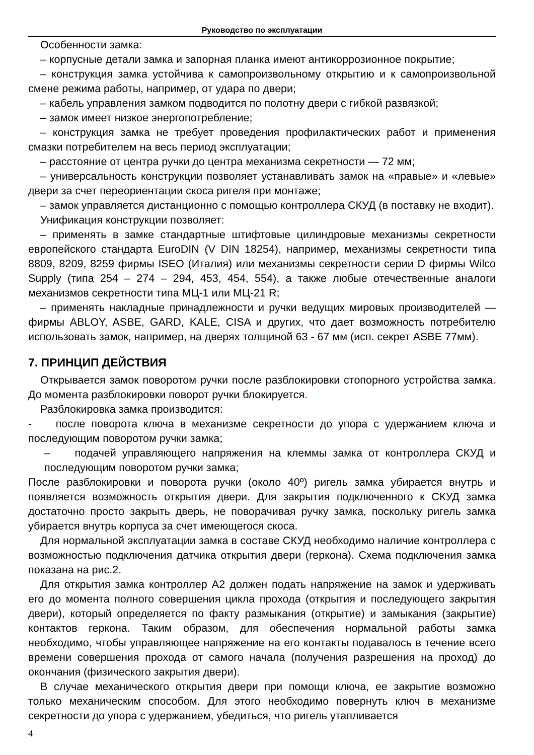Руководство по эксплуатации
Особенности замка:
– корпусные детали замка и запорная планка имеют антикоррозионное покрытие;
– конструкция замка устойчива к самопроизвольному открытию и к самопроизвольной смене режима работы, например, от удара по двери;
– кабель управления замком подводится по полотну двери с гибкой развязкой;
– замок имеет низкое энергопотребление;
– конструкция замка не требует проведения профилактических работ и применения смазки потребителем на весь период эксплуатации;
– расстояние от центра ручки до центра механизма секретности — 72 мм;
– универсальность конструкции позволяет устанавливать замок на «правые» и «левые» двери за счет переориентации скоса ригеля при монтаже;
– замок управляется дистанционно с помощью контроллера СКУД (в поставку не входит).
Унификация конструкции позволяет:
– применять в замке стандартные штифтовые цилиндровые механизмы секретности европейского стандарта EuroDIN (V DIN 18254), например, механизмы секретности типа 8809, 8209, 8259 фирмы ISEO (Италия) или механизмы секретности серии D фирмы Wilco Supply (типа 254 – 274 – 294, 453, 454, 554), а также любые отечественные аналоги механизмов секретности типа МЦ-1 или МЦ-21 R;
– применять накладные принадлежности и ручки ведущих мировых производителей — фирмы ABLOY, ASBE, GARD, KALE, CISA и других, что дает возможность потребителю использовать замок, например, на дверях толщиной 63 - 67 мм (исп. секрет ASBE 77мм).
7. ПРИНЦИП ДЕЙСТВИЯ
Открывается замок поворотом ручки после разблокировки стопорного устройства замка. До момента разблокировки поворот ручки блокируется.
Разблокировка замка производится:
- после поворота ключа в механизме секретности до упора с удержанием ключа и последующим поворотом ручки замка;
– подачей управляющего напряжения на клеммы замка от контроллера СКУД и последующим поворотом ручки замка;
После разблокировки и поворота ручки (около 40º) ригель замка убирается внутрь и появляется возможность открытия двери. Для закрытия подключенного к СКУД замка достаточно просто закрыть дверь, не поворачивая ручку замка, поскольку ригель замка убирается внутрь корпуса за счет имеющегося скоса.
Для нормальной эксплуатации замка в составе СКУД необходимо наличие контроллера с возможностью подключения датчика открытия двери (геркона). Схема подключения замка показана на рис.2.
Для открытия замка контроллер А2 должен подать напряжение на замок и удерживать его до момента полного совершения цикла прохода (открытия и последующего закрытия двери), который определяется по факту размыкания (открытие) и замыкания (закрытие) контактов геркона. Таким образом, для обеспечения нормальной работы замка необходимо, чтобы управляющее напряжение на его контакты подавалось в течение всего времени совершения прохода от самого начала (получения разрешения на проход) до окончания (физического закрытия двери).
В случае механического открытия двери при помощи ключа, ее закрытие возможно только механическим способом. Для этого необходимо повернуть ключ в механизме секретности до упора с удержанием, убедиться, что ригель утапливается
4